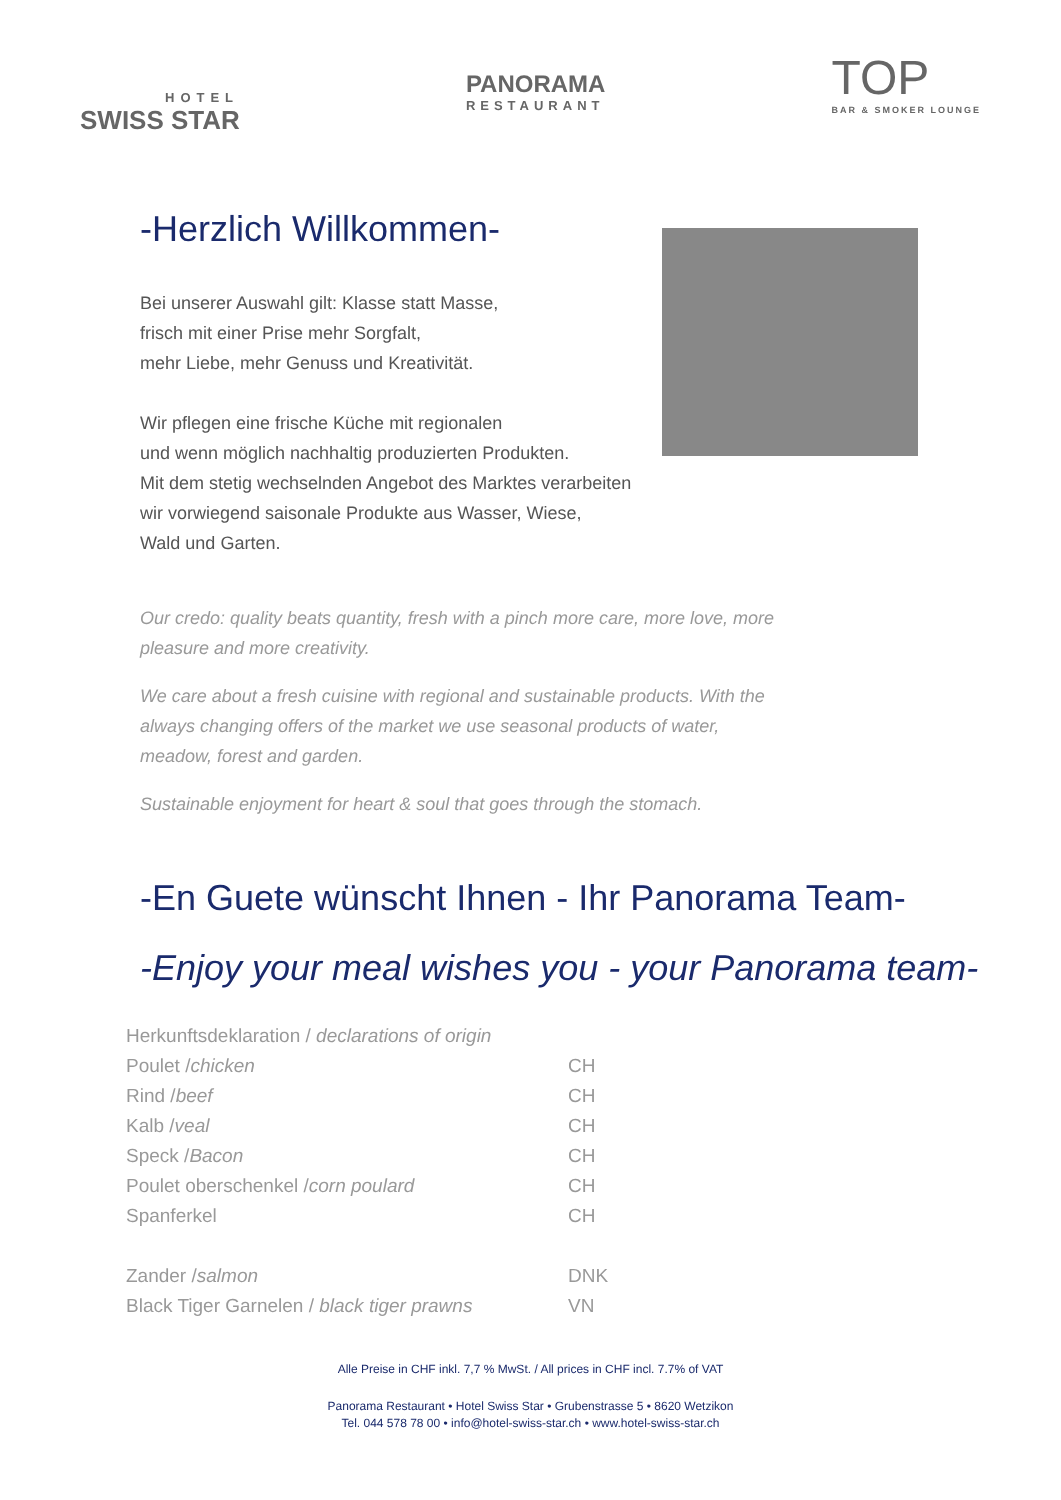HOTEL
SWISS STAR
PANORAMA
RESTAURANT
TOP
BAR & SMOKER LOUNGE
-Herzlich Willkommen-
Bei unserer Auswahl gilt: Klasse statt Masse,
frisch mit einer Prise mehr Sorgfalt,
mehr Liebe, mehr Genuss und Kreativität.
Wir pflegen eine frische Küche mit regionalen
und wenn möglich nachhaltig produzierten Produkten.
Mit dem stetig wechselnden Angebot des Marktes verarbeiten
wir vorwiegend saisonale Produkte aus Wasser, Wiese,
Wald und Garten.
Our credo: quality beats quantity, fresh with a pinch more care, more love, more
pleasure and more creativity.
We care about a fresh cuisine with regional and sustainable products. With the
always changing offers of the market we use seasonal products of water,
meadow, forest and garden.
Sustainable enjoyment for heart & soul that goes through the stomach.
-En Guete wünscht Ihnen - Ihr Panorama Team-
-Enjoy your meal wishes you - your Panorama team-
| Herkunftsdeklaration / declarations of origin | |
| Poulet / chicken | CH |
| Rind / beef | CH |
| Kalb / veal | CH |
| Speck / Bacon | CH |
| Poulet oberschenkel / corn poulard | CH |
| Spanferkel | CH |
| Zander / salmon | DNK |
| Black Tiger Garnelen / black tiger prawns | VN |
Alle Preise in CHF inkl. 7,7 % MwSt. / All prices in CHF incl. 7.7% of VAT
Panorama Restaurant • Hotel Swiss Star • Grubenstrasse 5 • 8620 Wetzikon
Tel. 044 578 78 00 • info@hotel-swiss-star.ch • www.hotel-swiss-star.ch